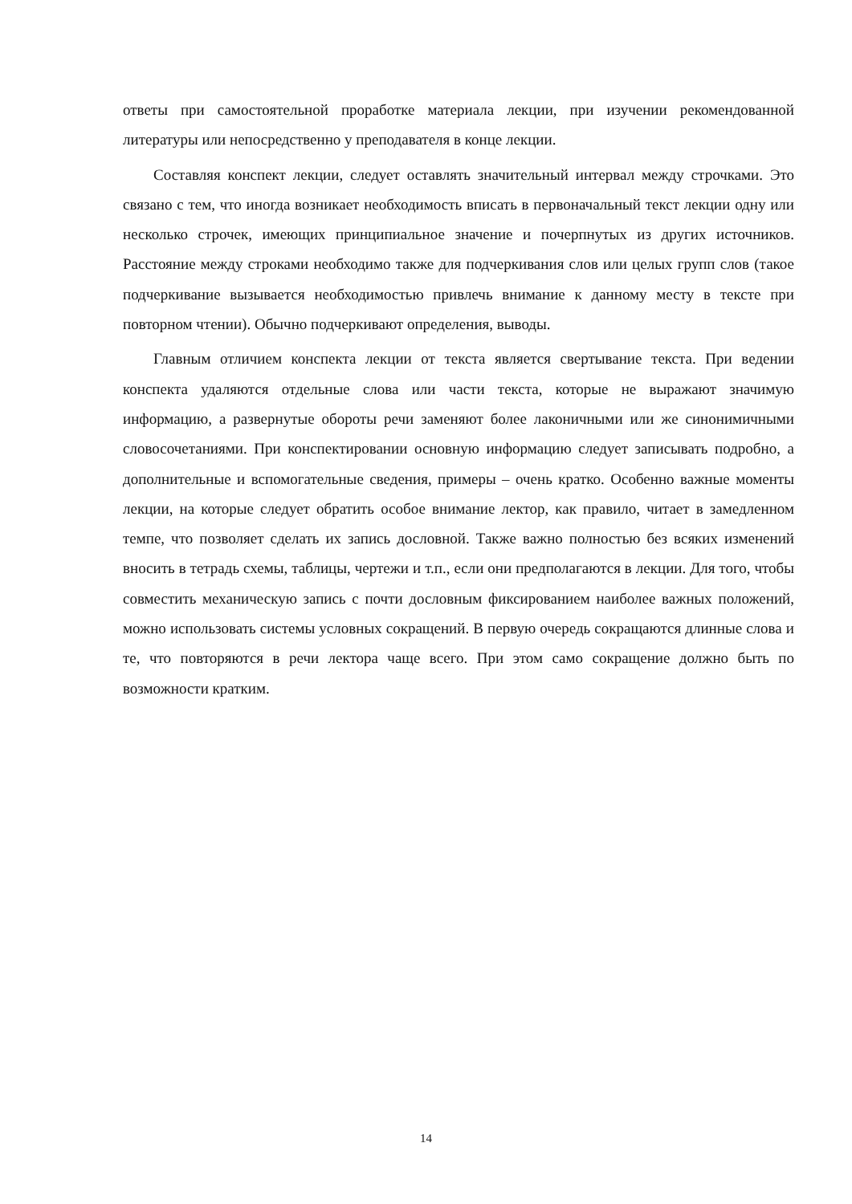ответы при самостоятельной проработке материала лекции, при изучении рекомендованной литературы или непосредственно у преподавателя в конце лекции.
Составляя конспект лекции, следует оставлять значительный интервал между строчками. Это связано с тем, что иногда возникает необходимость вписать в первоначальный текст лекции одну или несколько строчек, имеющих принципиальное значение и почерпнутых из других источников. Расстояние между строками необходимо также для подчеркивания слов или целых групп слов (такое подчеркивание вызывается необходимостью привлечь внимание к данному месту в тексте при повторном чтении). Обычно подчеркивают определения, выводы.
Главным отличием конспекта лекции от текста является свертывание текста. При ведении конспекта удаляются отдельные слова или части текста, которые не выражают значимую информацию, а развернутые обороты речи заменяют более лаконичными или же синонимичными словосочетаниями. При конспектировании основную информацию следует записывать подробно, а дополнительные и вспомогательные сведения, примеры – очень кратко. Особенно важные моменты лекции, на которые следует обратить особое внимание лектор, как правило, читает в замедленном темпе, что позволяет сделать их запись дословной. Также важно полностью без всяких изменений вносить в тетрадь схемы, таблицы, чертежи и т.п., если они предполагаются в лекции. Для того, чтобы совместить механическую запись с почти дословным фиксированием наиболее важных положений, можно использовать системы условных сокращений. В первую очередь сокращаются длинные слова и те, что повторяются в речи лектора чаще всего. При этом само сокращение должно быть по возможности кратким.
14